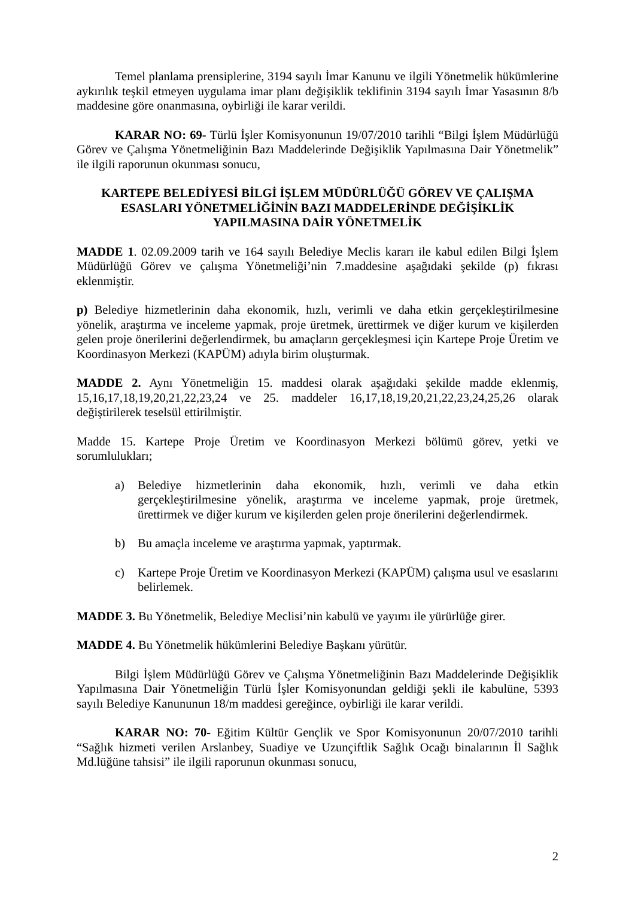Temel planlama prensiplerine, 3194 sayılı İmar Kanunu ve ilgili Yönetmelik hükümlerine aykırılık teşkil etmeyen uygulama imar planı değişiklik teklifinin 3194 sayılı İmar Yasasının 8/b maddesine göre onanmasına, oybirliği ile karar verildi.
KARAR NO: 69- Türlü İşler Komisyonunun 19/07/2010 tarihli “Bilgi İşlem Müdürlüğü Görev ve Çalışma Yönetmeliğinin Bazı Maddelerinde Değişiklik Yapılmasına Dair Yönetmelik” ile ilgili raporunun okunması sonucu,
KARTEPE BELEDİYESİ BİLGİ İŞLEM MÜDÜRLÜĞÜ GÖREV VE ÇALIŞMA ESASLARI YÖNETMELİĞİNİN BAZI MADDELERİNDE DEĞİŞİKLİK YAPILMASINA DAİR YÖNETMELİK
MADDE 1. 02.09.2009 tarih ve 164 sayılı Belediye Meclis kararı ile kabul edilen Bilgi İşlem Müdürlüğü Görev ve çalışma Yönetmeliği’nin 7.maddesine aşağıdaki şekilde (p) fıkrası eklenmiştir.
p) Belediye hizmetlerinin daha ekonomik, hızlı, verimli ve daha etkin gerçekleştirilmesine yönelik, araştırma ve inceleme yapmak, proje üretmek, ürettirmek ve diğer kurum ve kişilerden gelen proje önerilerini değerlendirmek, bu amaçların gerçekleşmesi için Kartepe Proje Üretim ve Koordinasyon Merkezi (KAPÜM) adıyla birim oluşturmak.
MADDE 2. Aynı Yönetmeliğin 15. maddesi olarak aşağıdaki şekilde madde eklenmiş, 15,16,17,18,19,20,21,22,23,24 ve 25. maddeler 16,17,18,19,20,21,22,23,24,25,26 olarak değiştirilerek teselsül ettirilmiştir.
Madde 15. Kartepe Proje Üretim ve Koordinasyon Merkezi bölümü görev, yetki ve sorumlulukları;
a) Belediye hizmetlerinin daha ekonomik, hızlı, verimli ve daha etkin gerçekleştirilmesine yönelik, araştırma ve inceleme yapmak, proje üretmek, ürettirmek ve diğer kurum ve kişilerden gelen proje önerilerini değerlendirmek.
b) Bu amaçla inceleme ve araştırma yapmak, yaptırmak.
c) Kartepe Proje Üretim ve Koordinasyon Merkezi (KAPÜM) çalışma usul ve esaslarını belirlemek.
MADDE 3. Bu Yönetmelik, Belediye Meclisi’nin kabulü ve yayımı ile yürürlüğe girer.
MADDE 4. Bu Yönetmelik hükümlerini Belediye Başkanı yürütür.
Bilgi İşlem Müdürlüğü Görev ve Çalışma Yönetmeliğinin Bazı Maddelerinde Değişiklik Yapılmasına Dair Yönetmeliğin Türlü İşler Komisyonundan geldiği şekli ile kabulüne, 5393 sayılı Belediye Kanununun 18/m maddesi gereğince, oybirliği ile karar verildi.
KARAR NO: 70- Eğitim Kültür Gençlik ve Spor Komisyonunun 20/07/2010 tarihli “Sağlık hizmeti verilen Arslanbey, Suadiye ve Uzunçiftlik Sağlık Ocağı binalarının İl Sağlık Md.lüğüne tahsisi” ile ilgili raporunun okunması sonucu,
2